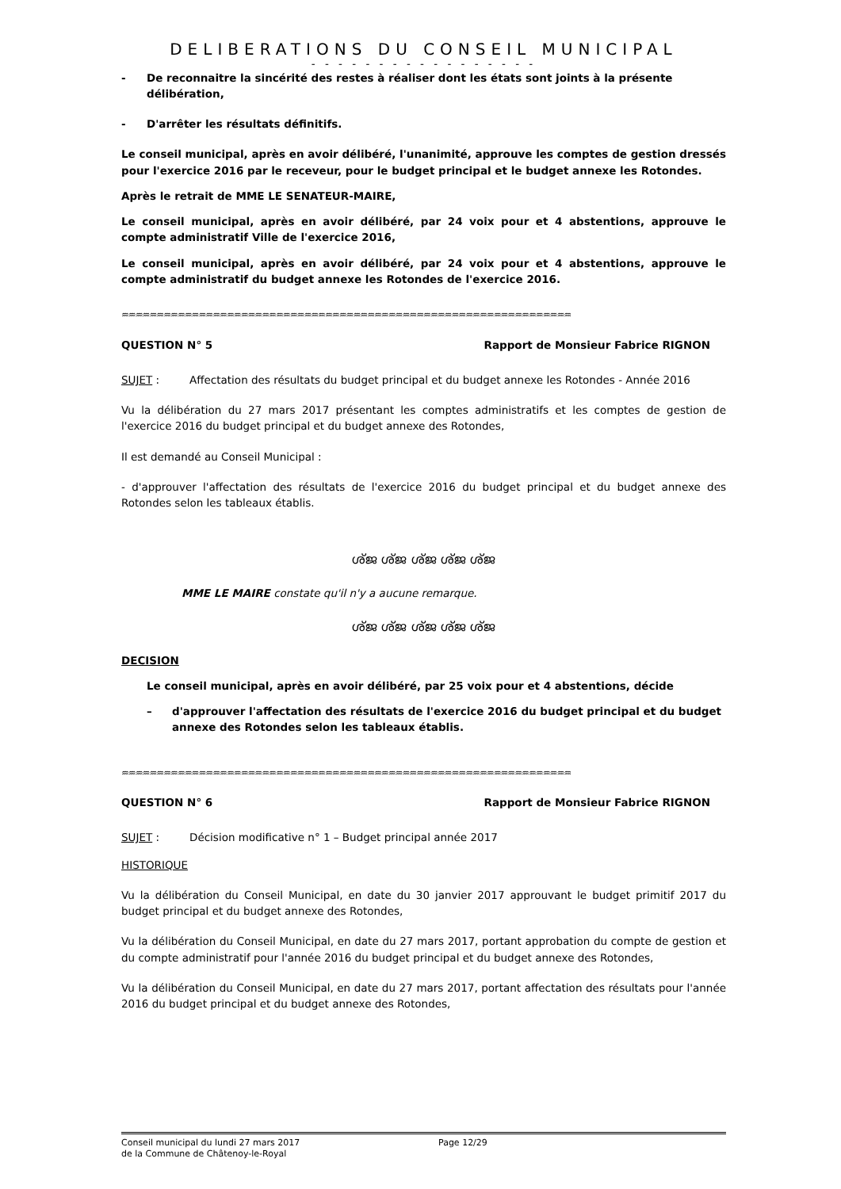DELIBERATIONS DU CONSEIL MUNICIPAL
- - - - - - - - - - - - - - - - -
- De reconnaitre la sincérité des restes à réaliser dont les états sont joints à la présente délibération,
- D'arrêter les résultats définitifs.
Le conseil municipal, après en avoir délibéré, l'unanimité, approuve les comptes de gestion dressés pour l'exercice 2016 par le receveur, pour le budget principal et le budget annexe les Rotondes.
Après le retrait de MME LE SENATEUR-MAIRE,
Le conseil municipal, après en avoir délibéré, par 24 voix pour et 4 abstentions, approuve le compte administratif Ville de l'exercice 2016,
Le conseil municipal, après en avoir délibéré, par 24 voix pour et 4 abstentions, approuve le compte administratif du budget annexe les Rotondes de l'exercice 2016.
♒♒♒♒♒♒♒♒♒♒♒♒♒♒♒♒♒♒♒♒♒♒♒♒♒♒♒♒♒♒♒♒♒♒♒♒♒♒♒♒♒♒♒♒♒♒♒♒♒♒♒♒♒♒♒♒♒♒♒♒♒♒♒♒
QUESTION N° 5 Rapport de Monsieur Fabrice RIGNON
SUJET : Affectation des résultats du budget principal et du budget annexe les Rotondes - Année 2016
Vu la délibération du 27 mars 2017 présentant les comptes administratifs et les comptes de gestion de l'exercice 2016 du budget principal et du budget annexe des Rotondes,
Il est demandé au Conseil Municipal :
- d'approuver l'affectation des résultats de l'exercice 2016 du budget principal et du budget annexe des Rotondes selon les tableaux établis.
ശ്ജ ശ്ജ ശ്ജ ശ്ജ ശ്ജ
MME LE MAIRE constate qu'il n'y a aucune remarque.
ശ്ജ ശ്ജ ശ്ജ ശ്ജ ശ്ജ
DECISION
Le conseil municipal, après en avoir délibéré, par 25 voix pour et 4 abstentions, décide
– d'approuver l'affectation des résultats de l'exercice 2016 du budget principal et du budget annexe des Rotondes selon les tableaux établis.
♒♒♒♒♒♒♒♒♒♒♒♒♒♒♒♒♒♒♒♒♒♒♒♒♒♒♒♒♒♒♒♒♒♒♒♒♒♒♒♒♒♒♒♒♒♒♒♒♒♒♒♒♒♒♒♒♒♒♒♒♒♒♒♒
QUESTION N° 6 Rapport de Monsieur Fabrice RIGNON
SUJET : Décision modificative n° 1 – Budget principal année 2017
HISTORIQUE
Vu la délibération du Conseil Municipal, en date du 30 janvier 2017 approuvant le budget primitif 2017 du budget principal et du budget annexe des Rotondes,
Vu la délibération du Conseil Municipal, en date du 27 mars 2017, portant approbation du compte de gestion et du compte administratif pour l'année 2016 du budget principal et du budget annexe des Rotondes,
Vu la délibération du Conseil Municipal, en date du 27 mars 2017, portant affectation des résultats pour l'année 2016 du budget principal et du budget annexe des Rotondes,
Conseil municipal du lundi 27 mars 2017
de la Commune de Châtenoy-le-Royal
Page 12/29